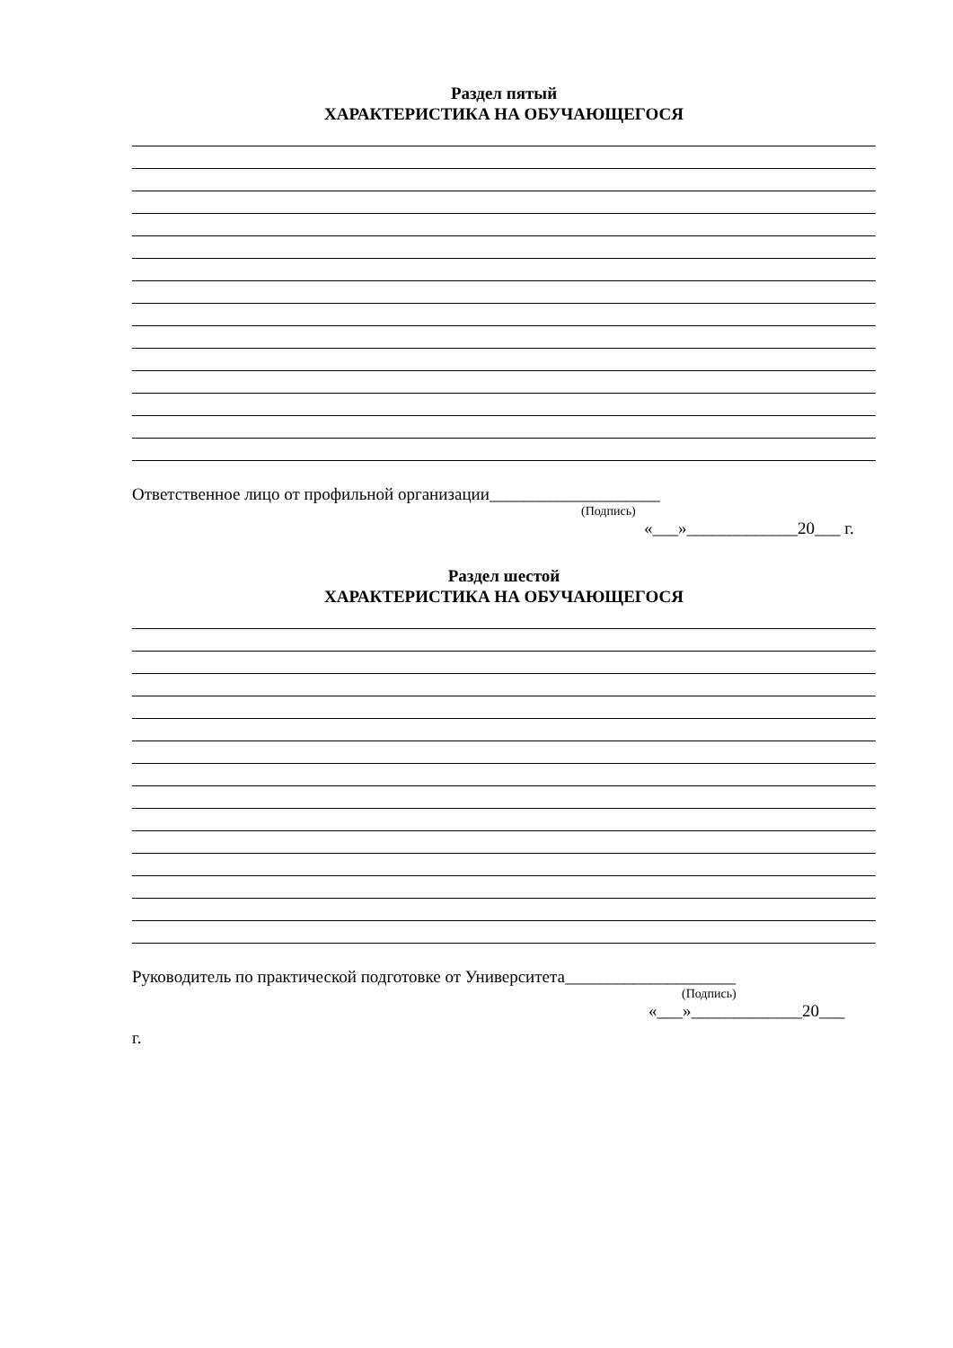Раздел пятый
ХАРАКТЕРИСТИКА НА ОБУЧАЮЩЕГОСЯ
Ответственное лицо от профильной организации____________________
(Подпись)
«___»_____________20___ г.
Раздел шестой
ХАРАКТЕРИСТИКА НА ОБУЧАЮЩЕГОСЯ
Руководитель по практической подготовке от Университета____________________
(Подпись)
«___»_____________20___
г.